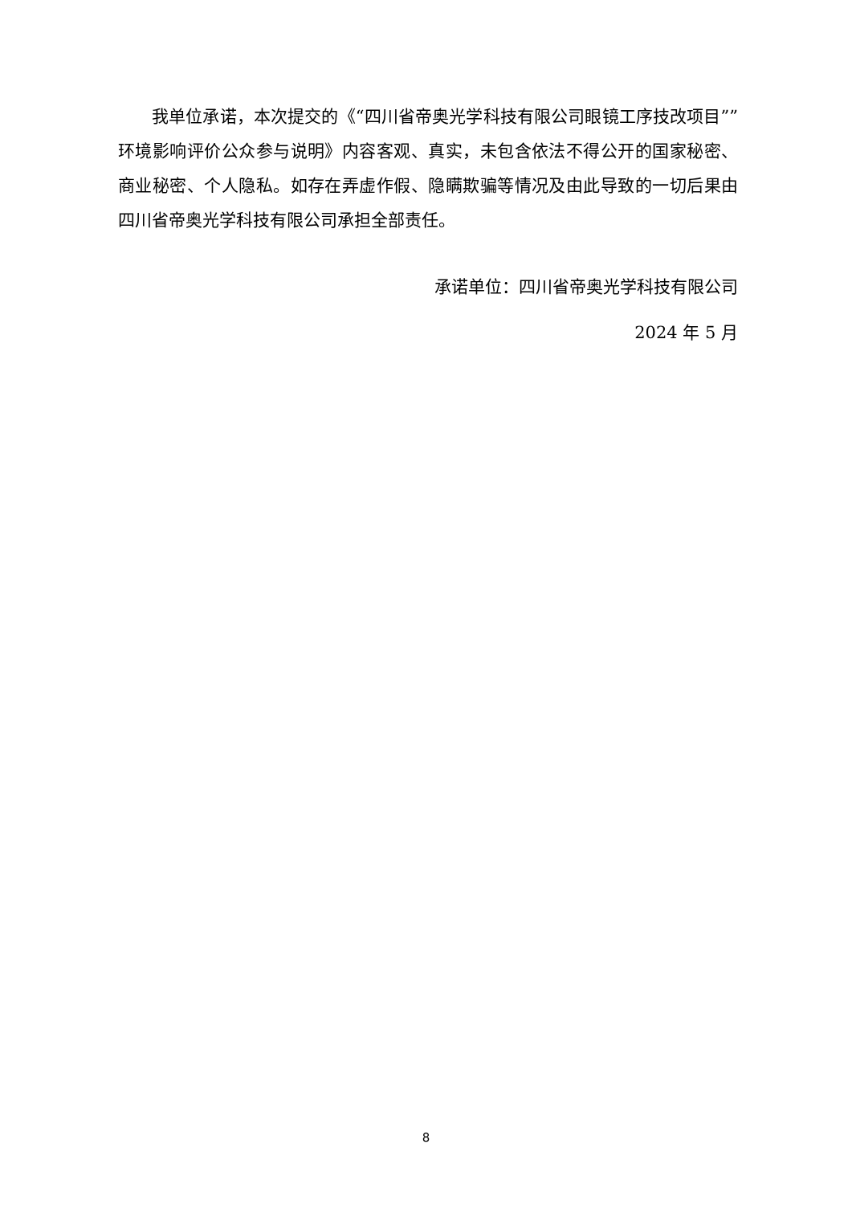我单位承诺，本次提交的《“四川省帝奥光学科技有限公司眼镜工序技改项目””环境影响评价公众参与说明》内容客观、真实，未包含依法不得公开的国家秘密、商业秘密、个人隐私。如存在弄虚作假、隐瞒欺骗等情况及由此导致的一切后果由四川省帝奥光学科技有限公司承担全部责任。
承诺单位：四川省帝奥光学科技有限公司
2024 年 5 月
8